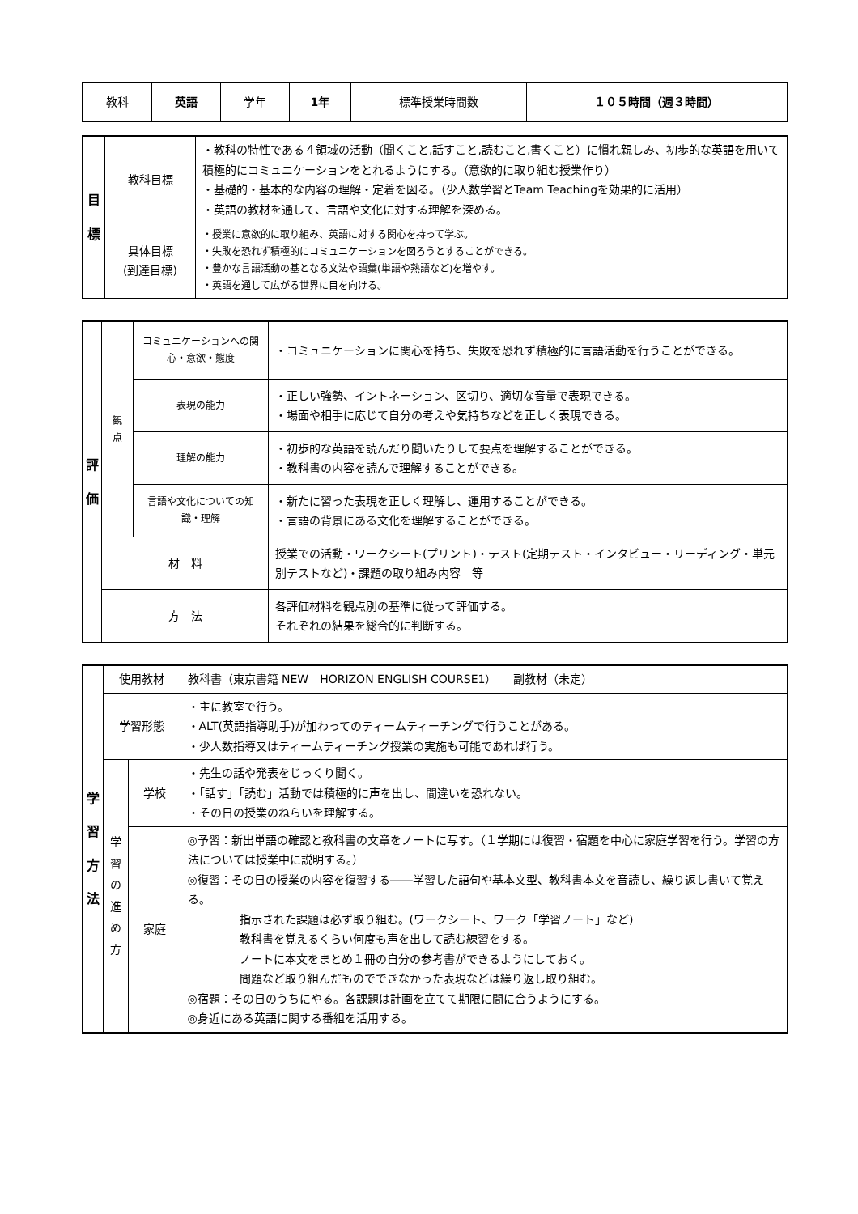| 教科 | 英語 | 学年 | 1年 | 標準授業時間数 | １０５時間（週３時間） |
| 目 標 | 教科目標 | ・教科の特性である４領域の活動（聞くこと,話すこと,読むこと,書くこと）に慣れ親しみ、初歩的な英語を用いて積極的にコミュニケーションをとれるようにする。（意欲的に取り組む授業作り） ・基礎的・基本的な内容の理解・定着を図る。（少人数学習とTeam Teachingを効果的に活用） ・英語の教材を通して、言語や文化に対する理解を深める。 |
| | 具体目標 (到達目標) | ・授業に意欲的に取り組み、英語に対する関心を持って学ぶ。 ・失敗を恐れず積極的にコミュニケーションを図ろうとすることができる。 ・豊かな言語活動の基となる文法や語彙(単語や熟語など)を増やす。 ・英語を通して広がる世界に目を向ける。 |
| 評 価 | 観 点 | コミュニケーションへの関心・意欲・態度 | ・コミュニケーションに関心を持ち、失敗を恐れず積極的に言語活動を行うことができる。 |
| | | 表現の能力 | ・正しい強勢、イントネーション、区切り、適切な音量で表現できる。 ・場面や相手に応じて自分の考えや気持ちなどを正しく表現できる。 |
| | | 理解の能力 | ・初歩的な英語を読んだり聞いたりして要点を理解することができる。 ・教科書の内容を読んで理解することができる。 |
| | | 言語や文化についての知識・理解 | ・新たに習った表現を正しく理解し、運用することができる。 ・言語の背景にある文化を理解することができる。 |
| | 材 料 | | 授業での活動・ワークシート(プリント)・テスト(定期テスト・インタビュー・リーディング・単元別テストなど)・課題の取り組み内容 等 |
| | 方 法 | | 各評価材料を観点別の基準に従って評価する。 それぞれの結果を総合的に判断する。 |
| 学 習 方 法 | 使用教材 | | 教科書（東京書籍 NEW HORIZON ENGLISH COURSE1） 副教材（未定） |
| | 学習形態 | | ・主に教室で行う。 ・ALT(英語指導助手)が加わってのティームティーチングで行うことがある。 ・少人数指導又はティームティーチング授業の実施も可能であれば行う。 |
| | 学 習 の 進 め 方 | 学校 | ・先生の話や発表をじっくり聞く。 ・「話す」「読む」活動では積極的に声を出し、間違いを恐れない。 ・その日の授業のねらいを理解する。 |
| | | 家庭 | ◎予習：新出単語の確認と教科書の文章をノートに写す。（１学期には復習・宿題を中心に家庭学習を行う。学習の方法については授業中に説明する。） ◎復習：その日の授業の内容を復習する――学習した語句や基本文型、教科書本文を音読し、繰り返し書いて覚える。 指示された課題は必ず取り組む。(ワークシート、ワーク「学習ノート」など) 教科書を覚えるくらい何度も声を出して読む練習をする。 ノートに本文をまとめ１冊の自分の参考書ができるようにしておく。 問題など取り組んだものでできなかった表現などは繰り返し取り組む。 ◎宿題：その日のうちにやる。各課題は計画を立てて期限に間に合うようにする。 ◎身近にある英語に関する番組を活用する。 |